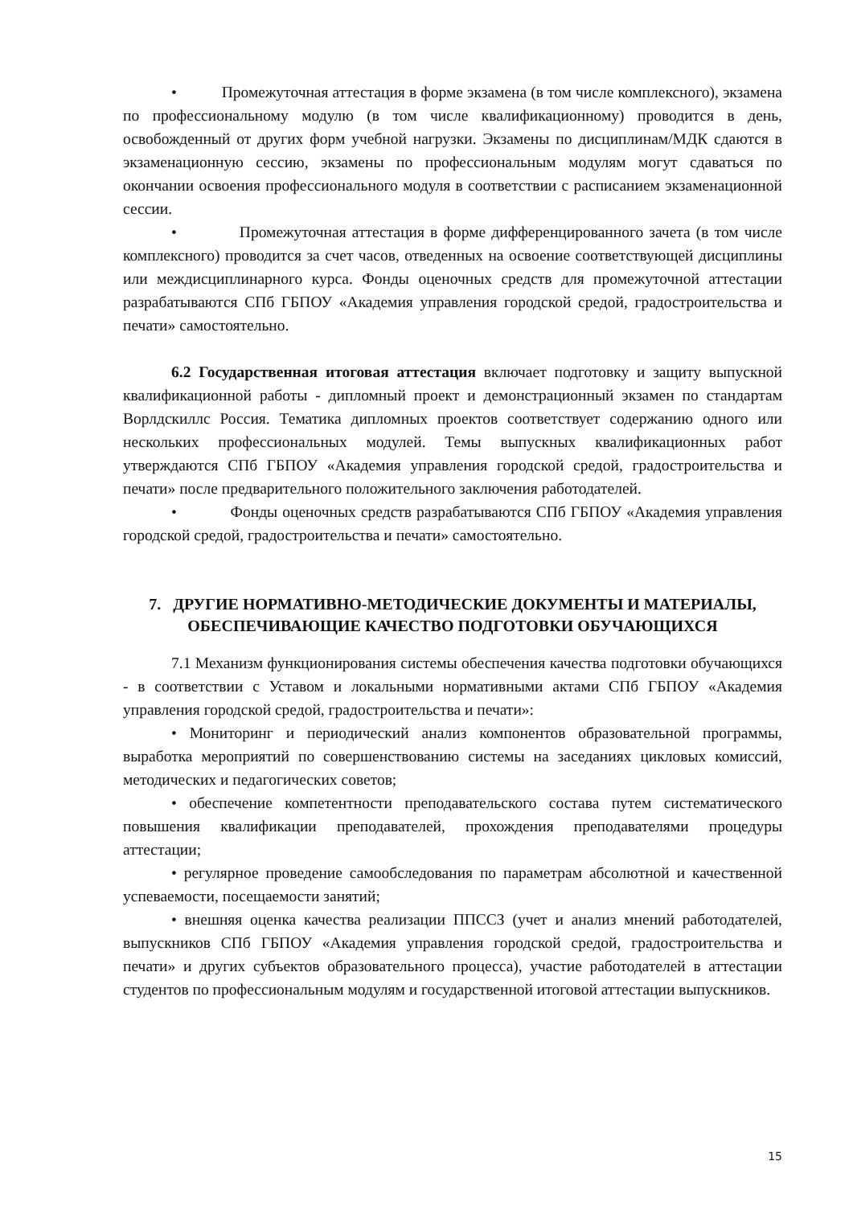• Промежуточная аттестация в форме экзамена (в том числе комплексного), экзамена по профессиональному модулю (в том числе квалификационному) проводится в день, освобожденный от других форм учебной нагрузки. Экзамены по дисциплинам/МДК сдаются в экзаменационную сессию, экзамены по профессиональным модулям могут сдаваться по окончании освоения профессионального модуля в соответствии с расписанием экзаменационной сессии.
• Промежуточная аттестация в форме дифференцированного зачета (в том числе комплексного) проводится за счет часов, отведенных на освоение соответствующей дисциплины или междисциплинарного курса. Фонды оценочных средств для промежуточной аттестации разрабатываются СПб ГБПОУ «Академия управления городской средой, градостроительства и печати» самостоятельно.
6.2 Государственная итоговая аттестация включает подготовку и защиту выпускной квалификационной работы - дипломный проект и демонстрационный экзамен по стандартам Ворлдскиллс Россия. Тематика дипломных проектов соответствует содержанию одного или нескольких профессиональных модулей. Темы выпускных квалификационных работ утверждаются СПб ГБПОУ «Академия управления городской средой, градостроительства и печати» после предварительного положительного заключения работодателей.
• Фонды оценочных средств разрабатываются СПб ГБПОУ «Академия управления городской средой, градостроительства и печати» самостоятельно.
7. ДРУГИЕ НОРМАТИВНО-МЕТОДИЧЕСКИЕ ДОКУМЕНТЫ И МАТЕРИАЛЫ, ОБЕСПЕЧИВАЮЩИЕ КАЧЕСТВО ПОДГОТОВКИ ОБУЧАЮЩИХСЯ
7.1 Механизм функционирования системы обеспечения качества подготовки обучающихся - в соответствии с Уставом и локальными нормативными актами СПб ГБПОУ «Академия управления городской средой, градостроительства и печати»:
• Мониторинг и периодический анализ компонентов образовательной программы, выработка мероприятий по совершенствованию системы на заседаниях цикловых комиссий, методических и педагогических советов;
• обеспечение компетентности преподавательского состава путем систематического повышения квалификации преподавателей, прохождения преподавателями процедуры аттестации;
• регулярное проведение самообследования по параметрам абсолютной и качественной успеваемости, посещаемости занятий;
• внешняя оценка качества реализации ППССЗ (учет и анализ мнений работодателей, выпускников СПб ГБПОУ «Академия управления городской средой, градостроительства и печати» и других субъектов образовательного процесса), участие работодателей в аттестации студентов по профессиональным модулям и государственной итоговой аттестации выпускников.
15